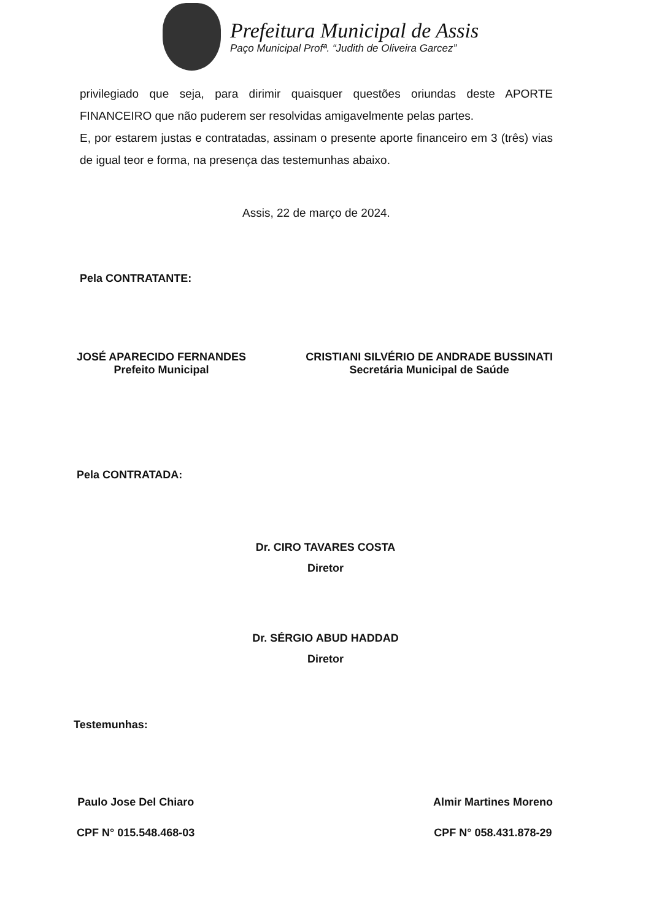Prefeitura Municipal de Assis
Paço Municipal Profª. “Judith de Oliveira Garcez”
privilegiado que seja, para dirimir quaisquer questões oriundas deste APORTE FINANCEIRO que não puderem ser resolvidas amigavelmente pelas partes.
E, por estarem justas e contratadas, assinam o presente aporte financeiro em 3 (três) vias de igual teor e forma, na presença das testemunhas abaixo.
Assis, 22 de março de 2024.
Pela CONTRATANTE:
JOSÉ APARECIDO FERNANDES
Prefeito Municipal
CRISTIANI SILVÉRIO DE ANDRADE BUSSINATI
Secretária Municipal de Saúde
Pela CONTRATADA:
Dr. CIRO TAVARES COSTA
Diretor
Dr. SÉRGIO ABUD HADDAD
Diretor
Testemunhas:
Paulo Jose Del Chiaro
CPF N° 015.548.468-03
Almir Martines Moreno
CPF N° 058.431.878-29